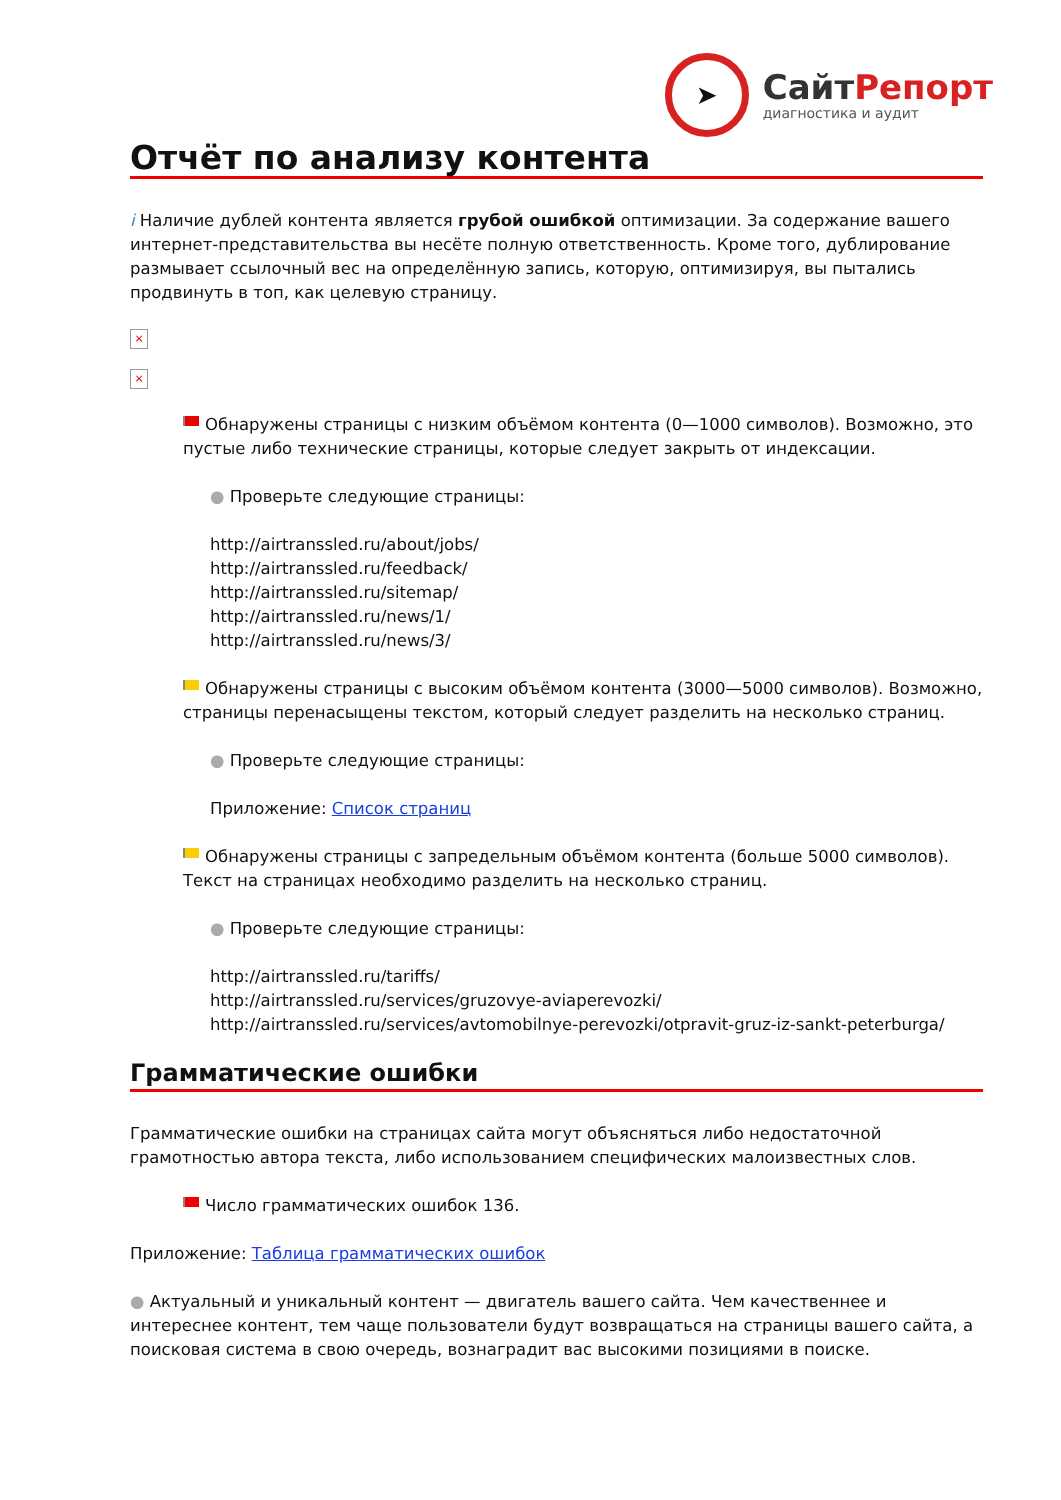➤
СайтРепорт
диагностика и аудит
Отчёт по анализу контента
i Наличие дублей контента является грубой ошибкой оптимизации. За содержание вашего интернет-представительства вы несёте полную ответственность. Кроме того, дублирование размывает ссылочный вес на определённую запись, которую, оптимизируя, вы пытались продвинуть в топ, как целевую страницу.
×
×
Обнаружены страницы с низким объёмом контента (0—1000 символов). Возможно, это пустые либо технические страницы, которые следует закрыть от индексации.
● Проверьте следующие страницы:
http://airtranssled.ru/about/jobs/
http://airtranssled.ru/feedback/
http://airtranssled.ru/sitemap/
http://airtranssled.ru/news/1/
http://airtranssled.ru/news/3/
Обнаружены страницы с высоким объёмом контента (3000—5000 символов). Возможно, страницы перенасыщены текстом, который следует разделить на несколько страниц.
● Проверьте следующие страницы:
Приложение: Список страниц
Обнаружены страницы с запредельным объёмом контента (больше 5000 символов). Текст на страницах необходимо разделить на несколько страниц.
● Проверьте следующие страницы:
http://airtranssled.ru/tariffs/
http://airtranssled.ru/services/gruzovye-aviaperevozki/
http://airtranssled.ru/services/avtomobilnye-perevozki/otpravit-gruz-iz-sankt-peterburga/
Грамматические ошибки
Грамматические ошибки на страницах сайта могут объясняться либо недостаточной грамотностью автора текста, либо использованием специфических малоизвестных слов.
Число грамматических ошибок 136.
Приложение: Таблица грамматических ошибок
● Актуальный и уникальный контент — двигатель вашего сайта. Чем качественнее и интереснее контент, тем чаще пользователи будут возвращаться на страницы вашего сайта, а поисковая система в свою очередь, вознаградит вас высокими позициями в поиске.